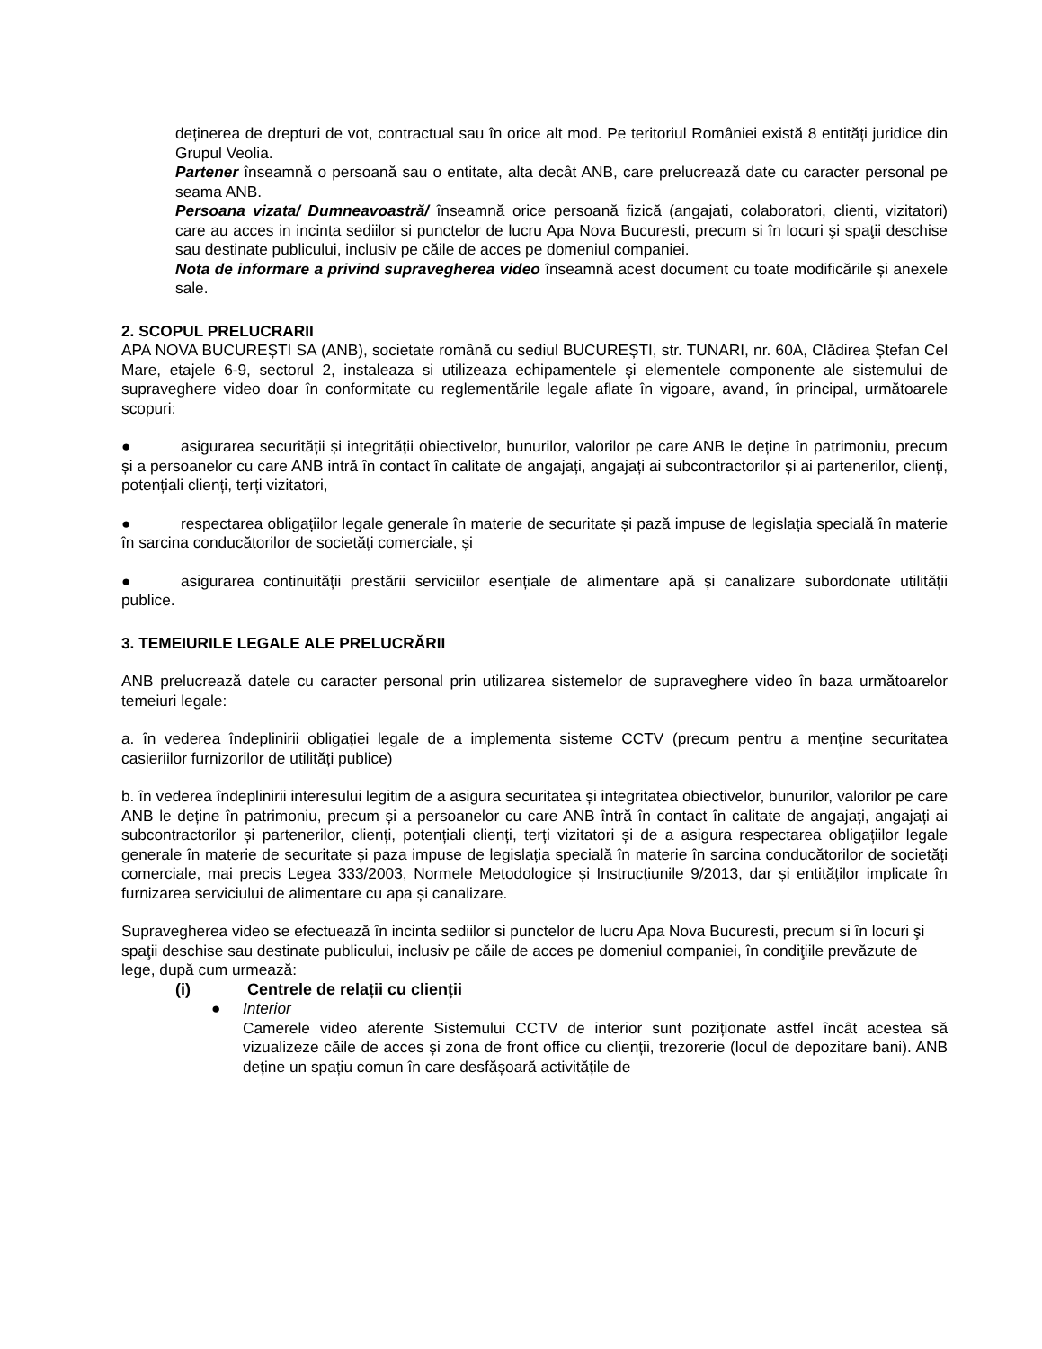deținerea de drepturi de vot, contractual sau în orice alt mod. Pe teritoriul României există 8 entități juridice din Grupul Veolia.
Partener înseamnă o persoană sau o entitate, alta decât ANB, care prelucrează date cu caracter personal pe seama ANB.
Persoana vizata/ Dumneavoastră/ înseamnă orice persoană fizică (angajati, colaboratori, clienti, vizitatori) care au acces in incinta sediilor si punctelor de lucru Apa Nova Bucuresti, precum si în locuri şi spaţii deschise sau destinate publicului, inclusiv pe căile de acces pe domeniul companiei.
Nota de informare a privind supravegherea video înseamnă acest document cu toate modificările și anexele sale.
2. SCOPUL PRELUCRARII
APA NOVA BUCUREȘTI SA (ANB), societate română cu sediul BUCUREȘTI, str. TUNARI, nr. 60A, Clădirea Ștefan Cel Mare, etajele 6-9, sectorul 2, instaleaza si utilizeaza echipamentele şi elementele componente ale sistemului de supraveghere video doar în conformitate cu reglementările legale aflate în vigoare, avand, în principal, următoarele scopuri:
● asigurarea securității și integrității obiectivelor, bunurilor, valorilor pe care ANB le deține în patrimoniu, precum și a persoanelor cu care ANB intră în contact în calitate de angajați, angajați ai subcontractorilor și ai partenerilor, clienți, potențiali clienți, terți vizitatori,
● respectarea obligațiilor legale generale în materie de securitate și pază impuse de legislația specială în materie în sarcina conducătorilor de societăți comerciale, și
● asigurarea continuității prestării serviciilor esențiale de alimentare apă și canalizare subordonate utilității publice.
3. TEMEIURILE LEGALE ALE PRELUCRĂRII
ANB prelucrează datele cu caracter personal prin utilizarea sistemelor de supraveghere video în baza următoarelor temeiuri legale:
a. în vederea îndeplinirii obligației legale de a implementa sisteme CCTV (precum pentru a menține securitatea casieriilor furnizorilor de utilități publice)
b. în vederea îndeplinirii interesului legitim de a asigura securitatea și integritatea obiectivelor, bunurilor, valorilor pe care ANB le deține în patrimoniu, precum și a persoanelor cu care ANB întră în contact în calitate de angajați, angajați ai subcontractorilor și partenerilor, clienți, potențiali clienți, terți vizitatori și de a asigura respectarea obligațiilor legale generale în materie de securitate și paza impuse de legislația specială în materie în sarcina conducătorilor de societăți comerciale, mai precis Legea 333/2003, Normele Metodologice și Instrucțiunile 9/2013, dar și entităților implicate în furnizarea serviciului de alimentare cu apa și canalizare.
Supravegherea video se efectuează în incinta sediilor si punctelor de lucru Apa Nova Bucuresti, precum si în locuri şi spaţii deschise sau destinate publicului, inclusiv pe căile de acces pe domeniul companiei, în condiţiile prevăzute de lege, după cum urmează:
(i) Centrele de relații cu clienții
● Interior
Camerele video aferente Sistemului CCTV de interior sunt poziționate astfel încât acestea să vizualizeze căile de acces și zona de front office cu clienții, trezorerie (locul de depozitare bani). ANB deține un spațiu comun în care desfășoară activitățile de